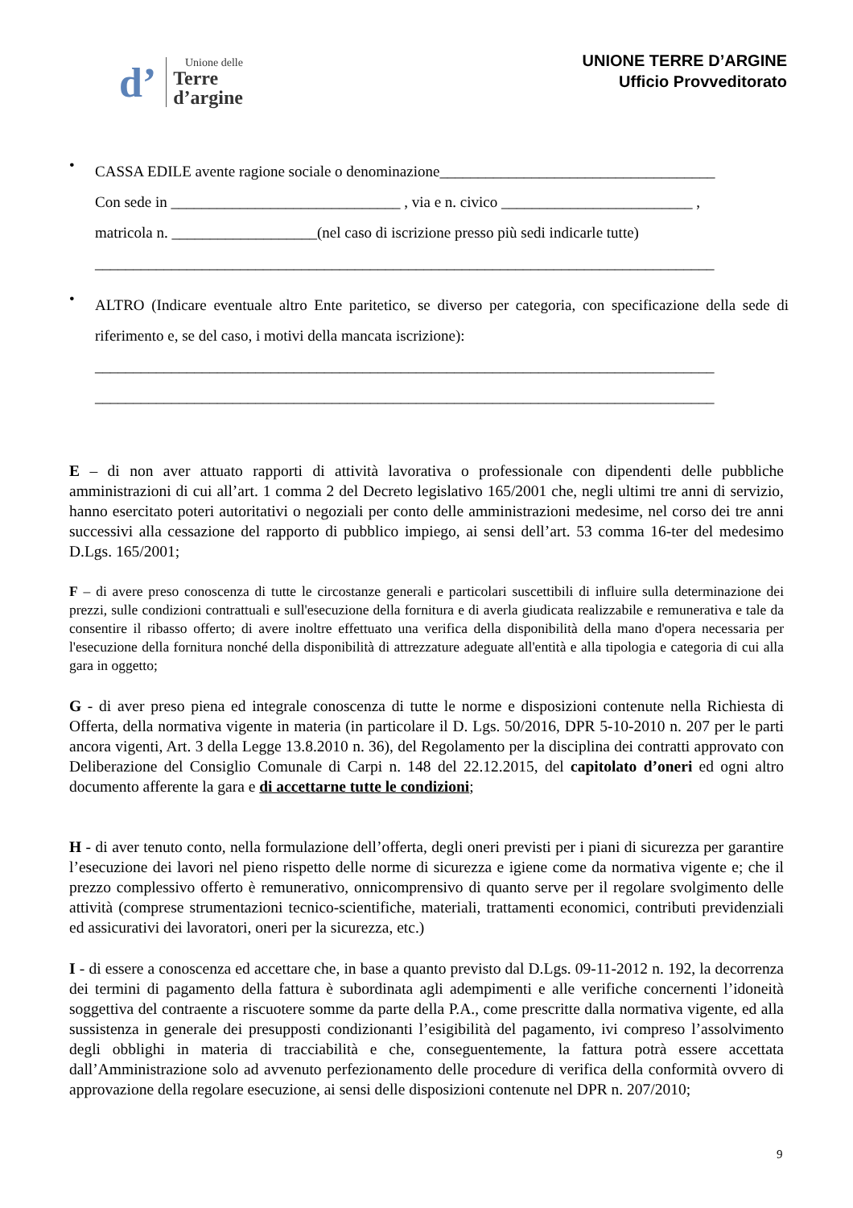d’
Unione delle
Terre
d’argine
UNIONE TERRE D’ARGINE
Ufficio Provveditorato
•
CASSA EDILE avente ragione sociale o denominazione____________________________________
Con sede in ______________________________ , via e n. civico _________________________ ,
matricola n. ___________________(nel caso di iscrizione presso più sedi indicarle tutte)
_________________________________________________________________________________
•
ALTRO (Indicare eventuale altro Ente paritetico, se diverso per categoria, con specificazione della sede di riferimento e, se del caso, i motivi della mancata iscrizione):
_________________________________________________________________________________
_________________________________________________________________________________
E – di non aver attuato rapporti di attività lavorativa o professionale con dipendenti delle pubbliche amministrazioni di cui all’art. 1 comma 2 del Decreto legislativo 165/2001 che, negli ultimi tre anni di servizio, hanno esercitato poteri autoritativi o negoziali per conto delle amministrazioni medesime, nel corso dei tre anni successivi alla cessazione del rapporto di pubblico impiego, ai sensi dell’art. 53 comma 16-ter del medesimo D.Lgs. 165/2001;
F – di avere preso conoscenza di tutte le circostanze generali e particolari suscettibili di influire sulla determinazione dei prezzi, sulle condizioni contrattuali e sull'esecuzione della fornitura e di averla giudicata realizzabile e remunerativa e tale da consentire il ribasso offerto; di avere inoltre effettuato una verifica della disponibilità della mano d'opera necessaria per l'esecuzione della fornitura nonché della disponibilità di attrezzature adeguate all'entità e alla tipologia e categoria di cui alla gara in oggetto;
G - di aver preso piena ed integrale conoscenza di tutte le norme e disposizioni contenute nella Richiesta di Offerta, della normativa vigente in materia (in particolare il D. Lgs. 50/2016, DPR 5-10-2010 n. 207 per le parti ancora vigenti, Art. 3 della Legge 13.8.2010 n. 36), del Regolamento per la disciplina dei contratti approvato con Deliberazione del Consiglio Comunale di Carpi n. 148 del 22.12.2015, del capitolato d’oneri ed ogni altro documento afferente la gara e di accettarne tutte le condizioni;
H - di aver tenuto conto, nella formulazione dell’offerta, degli oneri previsti per i piani di sicurezza per garantire l’esecuzione dei lavori nel pieno rispetto delle norme di sicurezza e igiene come da normativa vigente e; che il prezzo complessivo offerto è remunerativo, onnicomprensivo di quanto serve per il regolare svolgimento delle attività (comprese strumentazioni tecnico-scientifiche, materiali, trattamenti economici, contributi previdenziali ed assicurativi dei lavoratori, oneri per la sicurezza, etc.)
I - di essere a conoscenza ed accettare che, in base a quanto previsto dal D.Lgs. 09-11-2012 n. 192, la decorrenza dei termini di pagamento della fattura è subordinata agli adempimenti e alle verifiche concernenti l’idoneità soggettiva del contraente a riscuotere somme da parte della P.A., come prescritte dalla normativa vigente, ed alla sussistenza in generale dei presupposti condizionanti l’esigibilità del pagamento, ivi compreso l’assolvimento degli obblighi in materia di tracciabilità e che, conseguentemente, la fattura potrà essere accettata dall’Amministrazione solo ad avvenuto perfezionamento delle procedure di verifica della conformità ovvero di approvazione della regolare esecuzione, ai sensi delle disposizioni contenute nel DPR n. 207/2010;
9